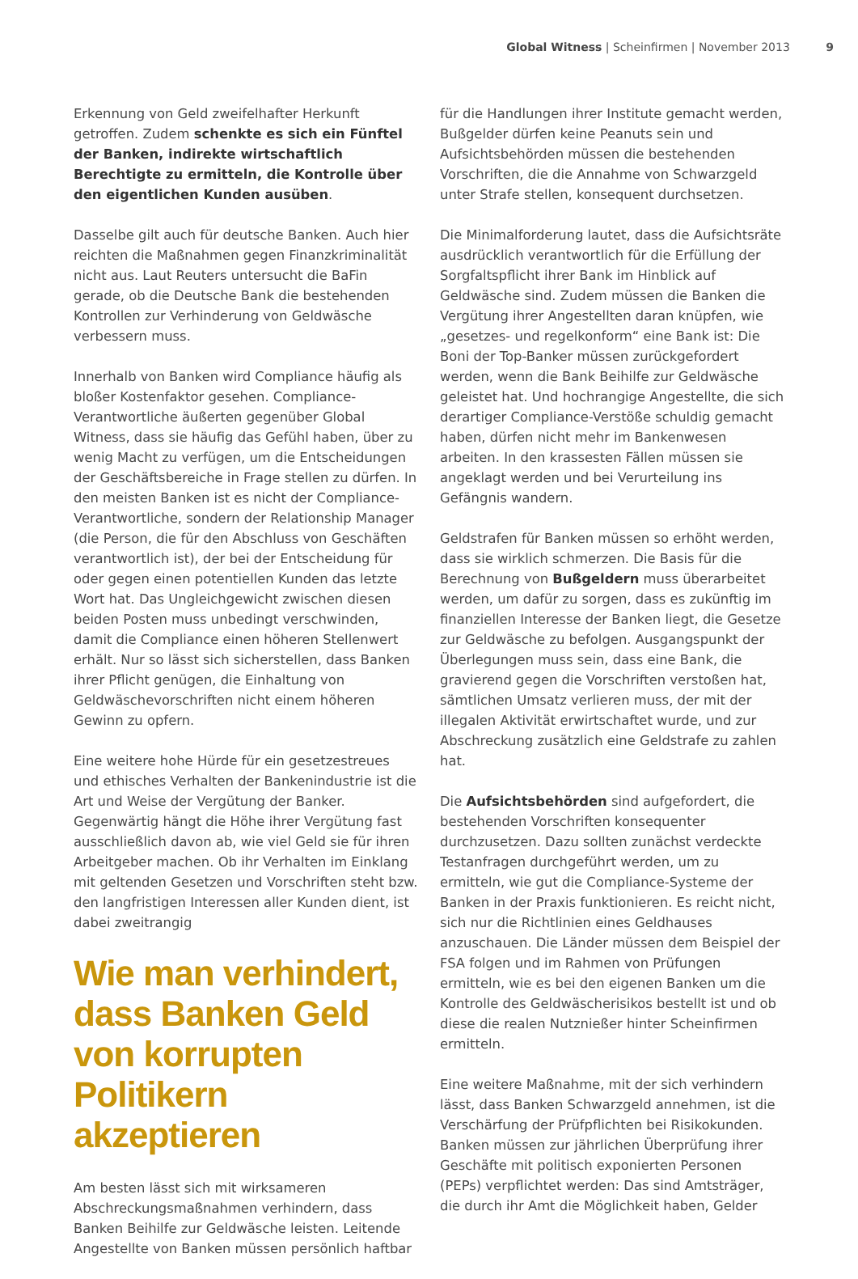Global Witness | Scheinfirmen | November 2013 9
Erkennung von Geld zweifelhafter Herkunft getroffen. Zudem schenkte es sich ein Fünftel der Banken, indirekte wirtschaftlich Berechtigte zu ermitteln, die Kontrolle über den eigentlichen Kunden ausüben.
Dasselbe gilt auch für deutsche Banken. Auch hier reichten die Maßnahmen gegen Finanzkriminalität nicht aus. Laut Reuters untersucht die BaFin gerade, ob die Deutsche Bank die bestehenden Kontrollen zur Verhinderung von Geldwäsche verbessern muss.
Innerhalb von Banken wird Compliance häufig als bloßer Kostenfaktor gesehen. Compliance-Verantwortliche äußerten gegenüber Global Witness, dass sie häufig das Gefühl haben, über zu wenig Macht zu verfügen, um die Entscheidungen der Geschäftsbereiche in Frage stellen zu dürfen. In den meisten Banken ist es nicht der Compliance-Verantwortliche, sondern der Relationship Manager (die Person, die für den Abschluss von Geschäften verantwortlich ist), der bei der Entscheidung für oder gegen einen potentiellen Kunden das letzte Wort hat. Das Ungleichgewicht zwischen diesen beiden Posten muss unbedingt verschwinden, damit die Compliance einen höheren Stellenwert erhält. Nur so lässt sich sicherstellen, dass Banken ihrer Pflicht genügen, die Einhaltung von Geldwäschevorschriften nicht einem höheren Gewinn zu opfern.
Eine weitere hohe Hürde für ein gesetzestreues und ethisches Verhalten der Bankenindustrie ist die Art und Weise der Vergütung der Banker. Gegenwärtig hängt die Höhe ihrer Vergütung fast ausschließlich davon ab, wie viel Geld sie für ihren Arbeitgeber machen. Ob ihr Verhalten im Einklang mit geltenden Gesetzen und Vorschriften steht bzw. den langfristigen Interessen aller Kunden dient, ist dabei zweitrangig
Wie man verhindert, dass Banken Geld von korrupten Politikern akzeptieren
Am besten lässt sich mit wirksameren Abschreckungsmaßnahmen verhindern, dass Banken Beihilfe zur Geldwäsche leisten. Leitende Angestellte von Banken müssen persönlich haftbar
für die Handlungen ihrer Institute gemacht werden, Bußgelder dürfen keine Peanuts sein und Aufsichtsbehörden müssen die bestehenden Vorschriften, die die Annahme von Schwarzgeld unter Strafe stellen, konsequent durchsetzen.
Die Minimalforderung lautet, dass die Aufsichtsräte ausdrücklich verantwortlich für die Erfüllung der Sorgfaltspflicht ihrer Bank im Hinblick auf Geldwäsche sind. Zudem müssen die Banken die Vergütung ihrer Angestellten daran knüpfen, wie „gesetzes- und regelkonform“ eine Bank ist: Die Boni der Top-Banker müssen zurückgefordert werden, wenn die Bank Beihilfe zur Geldwäsche geleistet hat. Und hochrangige Angestellte, die sich derartiger Compliance-Verstöße schuldig gemacht haben, dürfen nicht mehr im Bankenwesen arbeiten. In den krassesten Fällen müssen sie angeklagt werden und bei Verurteilung ins Gefängnis wandern.
Geldstrafen für Banken müssen so erhöht werden, dass sie wirklich schmerzen. Die Basis für die Berechnung von Bußgeldern muss überarbeitet werden, um dafür zu sorgen, dass es zukünftig im finanziellen Interesse der Banken liegt, die Gesetze zur Geldwäsche zu befolgen. Ausgangspunkt der Überlegungen muss sein, dass eine Bank, die gravierend gegen die Vorschriften verstoßen hat, sämtlichen Umsatz verlieren muss, der mit der illegalen Aktivität erwirtschaftet wurde, und zur Abschreckung zusätzlich eine Geldstrafe zu zahlen hat.
Die Aufsichtsbehörden sind aufgefordert, die bestehenden Vorschriften konsequenter durchzusetzen. Dazu sollten zunächst verdeckte Testanfragen durchgeführt werden, um zu ermitteln, wie gut die Compliance-Systeme der Banken in der Praxis funktionieren. Es reicht nicht, sich nur die Richtlinien eines Geldhauses anzuschauen. Die Länder müssen dem Beispiel der FSA folgen und im Rahmen von Prüfungen ermitteln, wie es bei den eigenen Banken um die Kontrolle des Geldwäscherisikos bestellt ist und ob diese die realen Nutznießer hinter Scheinfirmen ermitteln.
Eine weitere Maßnahme, mit der sich verhindern lässt, dass Banken Schwarzgeld annehmen, ist die Verschärfung der Prüfpflichten bei Risikokunden. Banken müssen zur jährlichen Überprüfung ihrer Geschäfte mit politisch exponierten Personen (PEPs) verpflichtet werden: Das sind Amtsträger, die durch ihr Amt die Möglichkeit haben, Gelder